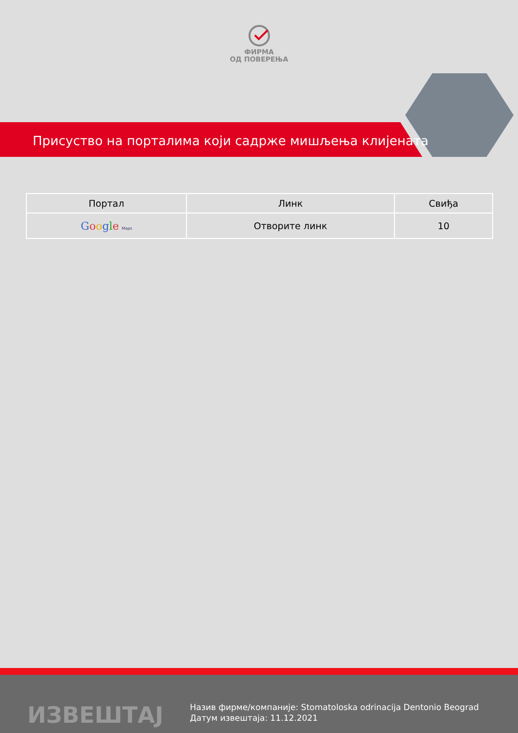ФИРМА
ОД ПОВЕРЕЊА
Присуство на порталима који садрже мишљења клијената
| Портал | Линк | Свиђа |
| --- | --- | --- |
| G o o g l e Maps | Отворите линк | 10 |
ИЗВЕШТАЈ
Назив фирме/компаније: Stomatoloska odrinacija Dentonio Beograd
Датум извештаја: 11.12.2021